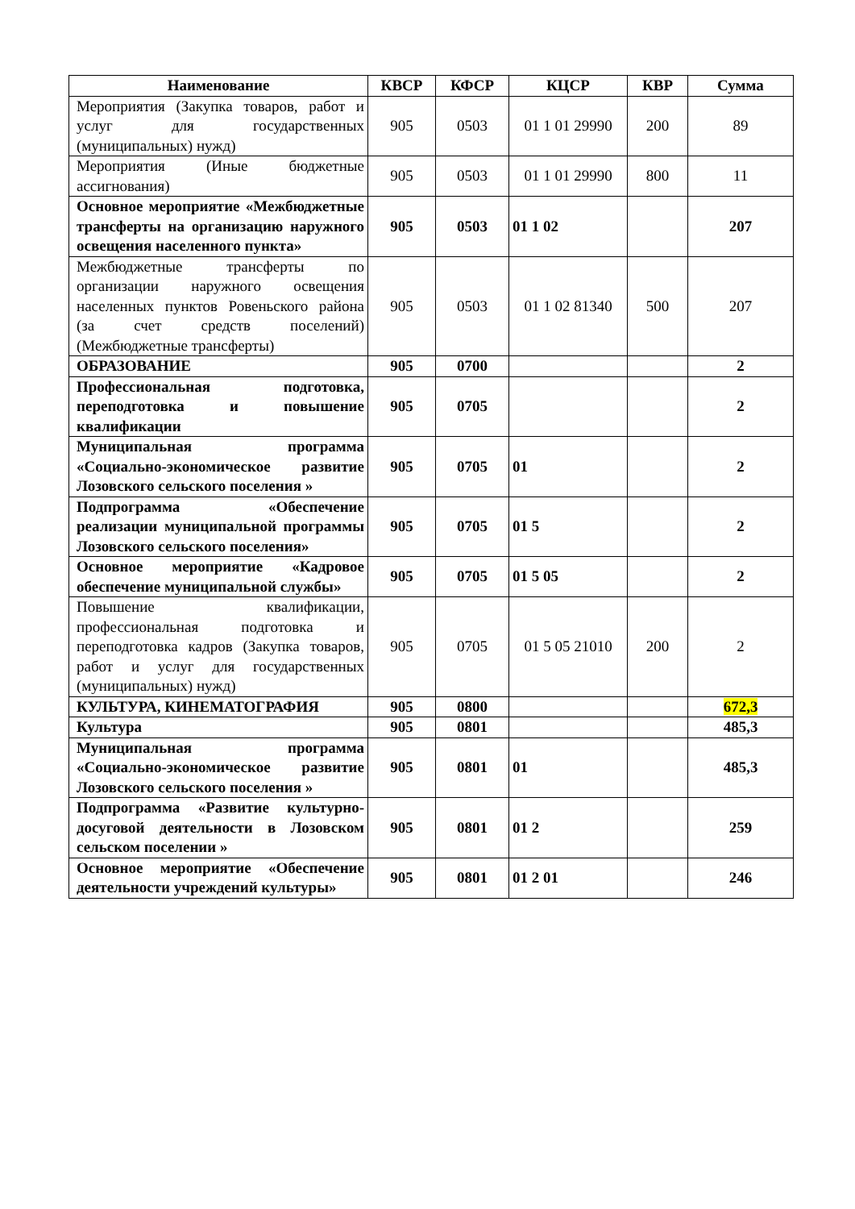| Наименование | КВСР | КФСР | КЦСР | КВР | Сумма |
| --- | --- | --- | --- | --- | --- |
| Мероприятия (Закупка товаров, работ и услуг для государственных (муниципальных) нужд) | 905 | 0503 | 01 1 01 29990 | 200 | 89 |
| Мероприятия (Иные бюджетные ассигнования) | 905 | 0503 | 01 1 01 29990 | 800 | 11 |
| Основное мероприятие «Межбюджетные трансферты на организацию наружного освещения населенного пункта» | 905 | 0503 | 01 1 02 | | 207 |
| Межбюджетные трансферты по организации наружного освещения населенных пунктов Ровеньского района (за счет средств поселений) (Межбюджетные трансферты) | 905 | 0503 | 01 1 02 81340 | 500 | 207 |
| ОБРАЗОВАНИЕ | 905 | 0700 | | | 2 |
| Профессиональная подготовка, переподготовка и повышение квалификации | 905 | 0705 | | | 2 |
| Муниципальная программа «Социально-экономическое развитие Лозовского сельского поселения » | 905 | 0705 | 01 | | 2 |
| Подпрограмма «Обеспечение реализации муниципальной программы Лозовского сельского поселения» | 905 | 0705 | 01 5 | | 2 |
| Основное мероприятие «Кадровое обеспечение муниципальной службы» | 905 | 0705 | 01 5 05 | | 2 |
| Повышение квалификации, профессиональная подготовка и переподготовка кадров (Закупка товаров, работ и услуг для государственных (муниципальных) нужд) | 905 | 0705 | 01 5 05 21010 | 200 | 2 |
| КУЛЬТУРА, КИНЕМАТОГРАФИЯ | 905 | 0800 | | | 672,3 |
| Культура | 905 | 0801 | | | 485,3 |
| Муниципальная программа «Социально-экономическое развитие Лозовского сельского поселения » | 905 | 0801 | 01 | | 485,3 |
| Подпрограмма «Развитие культурно-досуговой деятельности в Лозовском сельском поселении » | 905 | 0801 | 01 2 | | 259 |
| Основное мероприятие «Обеспечение деятельности учреждений культуры» | 905 | 0801 | 01 2 01 | | 246 |